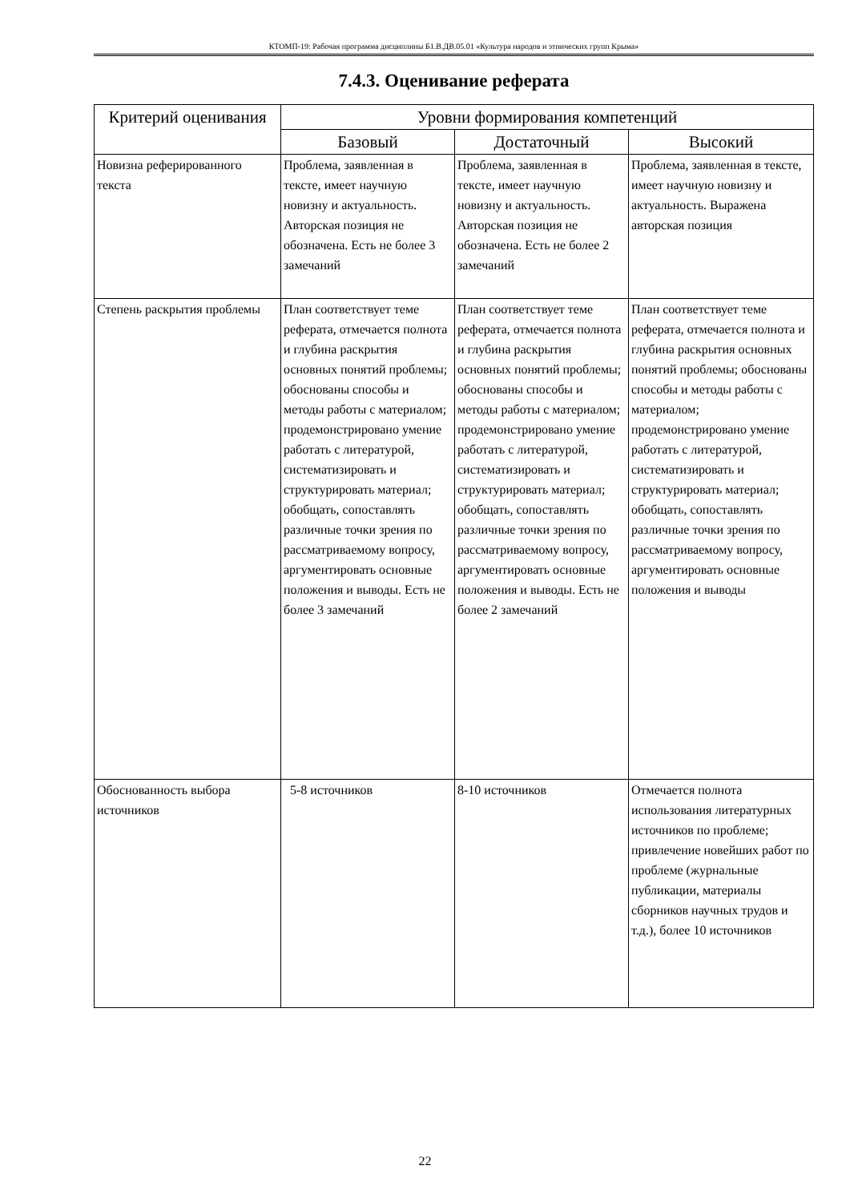КТОМП-19: Рабочая программа дисциплины Б1.В.ДВ.05.01 «Культура народов и этнических групп Крыма»
7.4.3. Оценивание реферата
| Критерий оценивания | Уровни формирования компетенций | | |
| --- | --- | --- | --- |
| | Базовый | Достаточный | Высокий |
| Новизна реферированного текста | Проблема, заявленная в тексте, имеет научную новизну и актуальность. Авторская позиция не обозначена. Есть не более 3 замечаний | Проблема, заявленная в тексте, имеет научную новизну и актуальность. Авторская позиция не обозначена. Есть не более 2 замечаний | Проблема, заявленная в тексте, имеет научную новизну и актуальность. Выражена авторская позиция |
| Степень раскрытия проблемы | План соответствует теме реферата, отмечается полнота и глубина раскрытия основных понятий проблемы; обоснованы способы и методы работы с материалом; продемонстрировано умение работать с литературой, систематизировать и структурировать материал; обобщать, сопоставлять различные точки зрения по рассматриваемому вопросу, аргументировать основные положения и выводы. Есть не более 3 замечаний | План соответствует теме реферата, отмечается полнота и глубина раскрытия основных понятий проблемы; обоснованы способы и методы работы с материалом; продемонстрировано умение работать с литературой, систематизировать и структурировать материал; обобщать, сопоставлять различные точки зрения по рассматриваемому вопросу, аргументировать основные положения и выводы. Есть не более 2 замечаний | План соответствует теме реферата, отмечается полнота и глубина раскрытия основных понятий проблемы; обоснованы способы и методы работы с материалом; продемонстрировано умение работать с литературой, систематизировать и структурировать материал; обобщать, сопоставлять различные точки зрения по рассматриваемому вопросу, аргументировать основные положения и выводы |
| Обоснованность выбора источников | 5-8 источников | 8-10 источников | Отмечается полнота использования литературных источников по проблеме; привлечение новейших работ по проблеме (журнальные публикации, материалы сборников научных трудов и т.д.), более 10 источников |
22